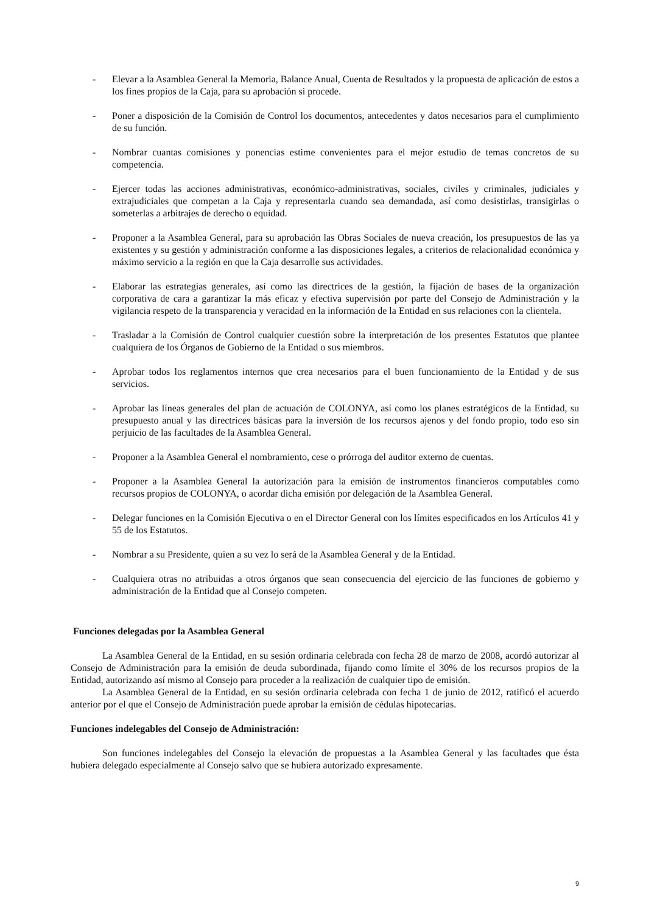- Elevar a la Asamblea General la Memoria, Balance Anual, Cuenta de Resultados y la propuesta de aplicación de estos a los fines propios de la Caja, para su aprobación si procede.
- Poner a disposición de la Comisión de Control los documentos, antecedentes y datos necesarios para el cumplimiento de su función.
- Nombrar cuantas comisiones y ponencias estime convenientes para el mejor estudio de temas concretos de su competencia.
- Ejercer todas las acciones administrativas, económico-administrativas, sociales, civiles y criminales, judiciales y extrajudiciales que competan a la Caja y representarla cuando sea demandada, así como desistirlas, transigirlas o someterlas a arbitrajes de derecho o equidad.
- Proponer a la Asamblea General, para su aprobación las Obras Sociales de nueva creación, los presupuestos de las ya existentes y su gestión y administración conforme a las disposiciones legales, a criterios de relacionalidad económica y máximo servicio a la región en que la Caja desarrolle sus actividades.
- Elaborar las estrategias generales, así como las directrices de la gestión, la fijación de bases de la organización corporativa de cara a garantizar la más eficaz y efectiva supervisión por parte del Consejo de Administración y la vigilancia respeto de la transparencia y veracidad en la información de la Entidad en sus relaciones con la clientela.
- Trasladar a la Comisión de Control cualquier cuestión sobre la interpretación de los presentes Estatutos que plantee cualquiera de los Órganos de Gobierno de la Entidad o sus miembros.
- Aprobar todos los reglamentos internos que crea necesarios para el buen funcionamiento de la Entidad y de sus servicios.
- Aprobar las líneas generales del plan de actuación de COLONYA, así como los planes estratégicos de la Entidad, su presupuesto anual y las directrices básicas para la inversión de los recursos ajenos y del fondo propio, todo eso sin perjuicio de las facultades de la Asamblea General.
- Proponer a la Asamblea General el nombramiento, cese o prórroga del auditor externo de cuentas.
- Proponer a la Asamblea General la autorización para la emisión de instrumentos financieros computables como recursos propios de COLONYA, o acordar dicha emisión por delegación de la Asamblea General.
- Delegar funciones en la Comisión Ejecutiva o en el Director General con los límites especificados en los Artículos 41 y 55 de los Estatutos.
- Nombrar a su Presidente, quien a su vez lo será de la Asamblea General y de la Entidad.
- Cualquiera otras no atribuidas a otros órganos que sean consecuencia del ejercicio de las funciones de gobierno y administración de la Entidad que al Consejo competen.
Funciones delegadas por la Asamblea General
La Asamblea General de la Entidad, en su sesión ordinaria celebrada con fecha 28 de marzo de 2008, acordó autorizar al Consejo de Administración para la emisión de deuda subordinada, fijando como límite el 30% de los recursos propios de la Entidad, autorizando así mismo al Consejo para proceder a la realización de cualquier tipo de emisión.
La Asamblea General de la Entidad, en su sesión ordinaria celebrada con fecha 1 de junio de 2012, ratificó el acuerdo anterior por el que el Consejo de Administración puede aprobar la emisión de cédulas hipotecarias.
Funciones indelegables del Consejo de Administración:
Son funciones indelegables del Consejo la elevación de propuestas a la Asamblea General y las facultades que ésta hubiera delegado especialmente al Consejo salvo que se hubiera autorizado expresamente.
9